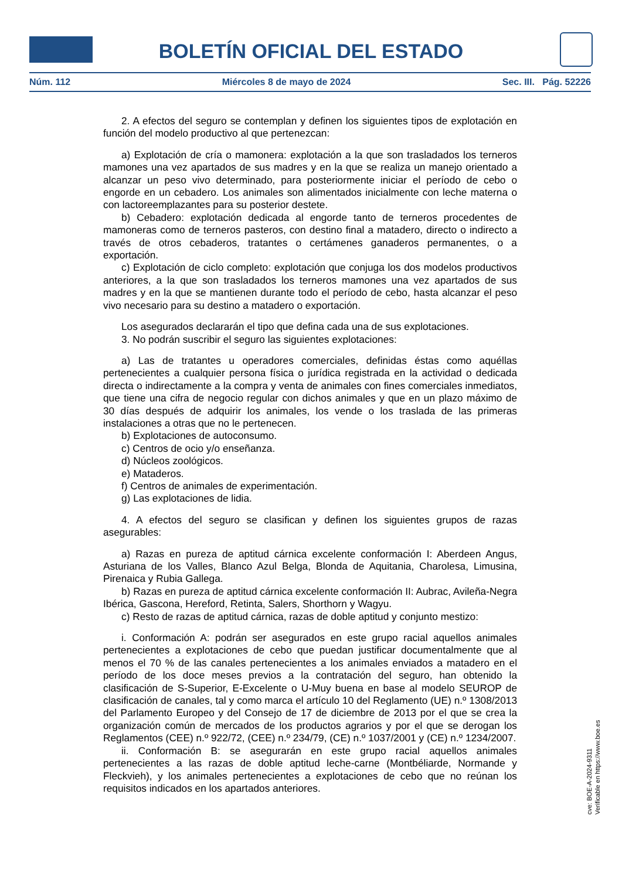BOLETÍN OFICIAL DEL ESTADO
Núm. 112 Miércoles 8 de mayo de 2024 Sec. III. Pág. 52226
2. A efectos del seguro se contemplan y definen los siguientes tipos de explotación en función del modelo productivo al que pertenezcan:
a) Explotación de cría o mamonera: explotación a la que son trasladados los terneros mamones una vez apartados de sus madres y en la que se realiza un manejo orientado a alcanzar un peso vivo determinado, para posteriormente iniciar el período de cebo o engorde en un cebadero. Los animales son alimentados inicialmente con leche materna o con lactoreemplazantes para su posterior destete.
b) Cebadero: explotación dedicada al engorde tanto de terneros procedentes de mamoneras como de terneros pasteros, con destino final a matadero, directo o indirecto a través de otros cebaderos, tratantes o certámenes ganaderos permanentes, o a exportación.
c) Explotación de ciclo completo: explotación que conjuga los dos modelos productivos anteriores, a la que son trasladados los terneros mamones una vez apartados de sus madres y en la que se mantienen durante todo el período de cebo, hasta alcanzar el peso vivo necesario para su destino a matadero o exportación.
Los asegurados declararán el tipo que defina cada una de sus explotaciones.
3. No podrán suscribir el seguro las siguientes explotaciones:
a) Las de tratantes u operadores comerciales, definidas éstas como aquéllas pertenecientes a cualquier persona física o jurídica registrada en la actividad o dedicada directa o indirectamente a la compra y venta de animales con fines comerciales inmediatos, que tiene una cifra de negocio regular con dichos animales y que en un plazo máximo de 30 días después de adquirir los animales, los vende o los traslada de las primeras instalaciones a otras que no le pertenecen.
b) Explotaciones de autoconsumo.
c) Centros de ocio y/o enseñanza.
d) Núcleos zoológicos.
e) Mataderos.
f) Centros de animales de experimentación.
g) Las explotaciones de lidia.
4. A efectos del seguro se clasifican y definen los siguientes grupos de razas asegurables:
a) Razas en pureza de aptitud cárnica excelente conformación I: Aberdeen Angus, Asturiana de los Valles, Blanco Azul Belga, Blonda de Aquitania, Charolesa, Limusina, Pirenaica y Rubia Gallega.
b) Razas en pureza de aptitud cárnica excelente conformación II: Aubrac, Avileña-Negra Ibérica, Gascona, Hereford, Retinta, Salers, Shorthorn y Wagyu.
c) Resto de razas de aptitud cárnica, razas de doble aptitud y conjunto mestizo:
i. Conformación A: podrán ser asegurados en este grupo racial aquellos animales pertenecientes a explotaciones de cebo que puedan justificar documentalmente que al menos el 70 % de las canales pertenecientes a los animales enviados a matadero en el período de los doce meses previos a la contratación del seguro, han obtenido la clasificación de S-Superior, E-Excelente o U-Muy buena en base al modelo SEUROP de clasificación de canales, tal y como marca el artículo 10 del Reglamento (UE) n.º 1308/2013 del Parlamento Europeo y del Consejo de 17 de diciembre de 2013 por el que se crea la organización común de mercados de los productos agrarios y por el que se derogan los Reglamentos (CEE) n.º 922/72, (CEE) n.º 234/79, (CE) n.º 1037/2001 y (CE) n.º 1234/2007.
ii. Conformación B: se asegurarán en este grupo racial aquellos animales pertenecientes a las razas de doble aptitud leche-carne (Montbéliarde, Normande y Fleckvieh), y los animales pertenecientes a explotaciones de cebo que no reúnan los requisitos indicados en los apartados anteriores.
cve: BOE-A-2024-9311
Verificable en https://www.boe.es